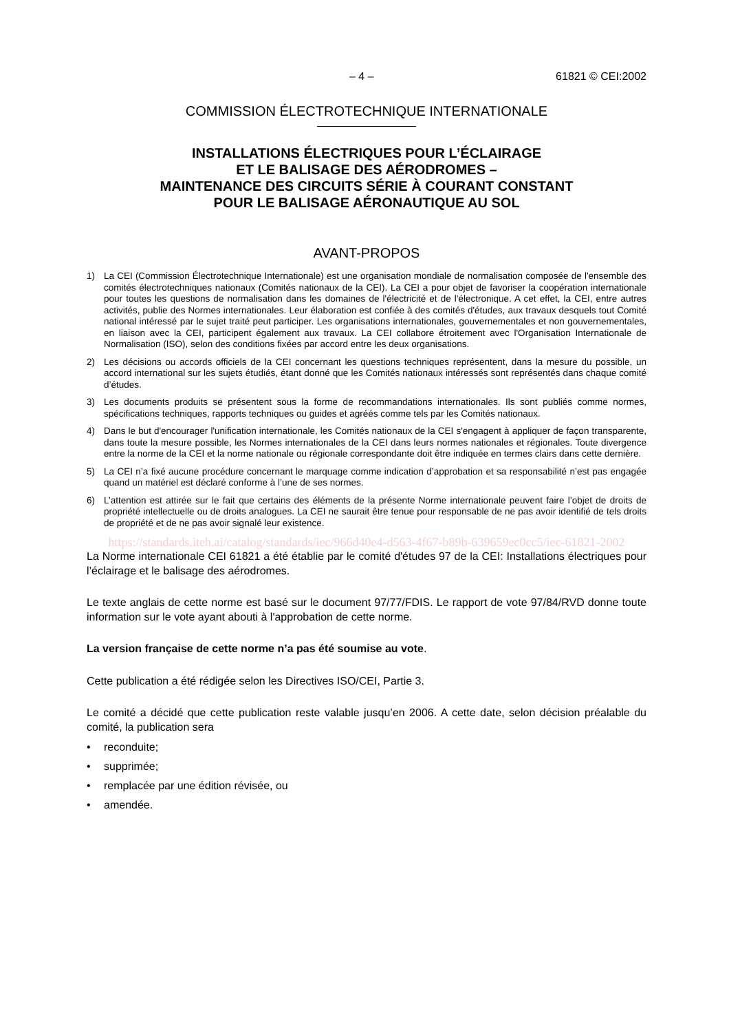– 4 – 61821 © CEI:2002
COMMISSION ÉLECTROTECHNIQUE INTERNATIONALE
INSTALLATIONS ÉLECTRIQUES POUR L’ÉCLAIRAGE
ET LE BALISAGE DES AÉRODROMES –
MAINTENANCE DES CIRCUITS SÉRIE À COURANT CONSTANT
POUR LE BALISAGE AÉRONAUTIQUE AU SOL
AVANT-PROPOS
1) La CEI (Commission Électrotechnique Internationale) est une organisation mondiale de normalisation composée de l'ensemble des comités électrotechniques nationaux (Comités nationaux de la CEI). La CEI a pour objet de favoriser la coopération internationale pour toutes les questions de normalisation dans les domaines de l'électricité et de l'électronique. A cet effet, la CEI, entre autres activités, publie des Normes internationales. Leur élaboration est confiée à des comités d'études, aux travaux desquels tout Comité national intéressé par le sujet traité peut participer. Les organisations internationales, gouvernementales et non gouvernementales, en liaison avec la CEI, participent également aux travaux. La CEI collabore étroitement avec l'Organisation Internationale de Normalisation (ISO), selon des conditions fixées par accord entre les deux organisations.
2) Les décisions ou accords officiels de la CEI concernant les questions techniques représentent, dans la mesure du possible, un accord international sur les sujets étudiés, étant donné que les Comités nationaux intéressés sont représentés dans chaque comité d’études.
3) Les documents produits se présentent sous la forme de recommandations internationales. Ils sont publiés comme normes, spécifications techniques, rapports techniques ou guides et agréés comme tels par les Comités nationaux.
4) Dans le but d'encourager l'unification internationale, les Comités nationaux de la CEI s'engagent à appliquer de façon transparente, dans toute la mesure possible, les Normes internationales de la CEI dans leurs normes nationales et régionales. Toute divergence entre la norme de la CEI et la norme nationale ou régionale correspondante doit être indiquée en termes clairs dans cette dernière.
5) La CEI n’a fixé aucune procédure concernant le marquage comme indication d’approbation et sa responsabilité n’est pas engagée quand un matériel est déclaré conforme à l’une de ses normes.
6) L’attention est attirée sur le fait que certains des éléments de la présente Norme internationale peuvent faire l’objet de droits de propriété intellectuelle ou de droits analogues. La CEI ne saurait être tenue pour responsable de ne pas avoir identifié de tels droits de propriété et de ne pas avoir signalé leur existence.
https://standards.iteh.ai/catalog/standards/iec/966d40e4-d563-4f67-b89b-639659ec0cc5/iec-61821-2002
La Norme internationale CEI 61821 a été établie par le comité d'études 97 de la CEI: Installations électriques pour l’éclairage et le balisage des aérodromes.
Le texte anglais de cette norme est basé sur le document 97/77/FDIS. Le rapport de vote 97/84/RVD donne toute information sur le vote ayant abouti à l'approbation de cette norme.
La version française de cette norme n’a pas été soumise au vote.
Cette publication a été rédigée selon les Directives ISO/CEI, Partie 3.
Le comité a décidé que cette publication reste valable jusqu’en 2006. A cette date, selon décision préalable du comité, la publication sera
• reconduite;
• supprimée;
• remplacée par une édition révisée, ou
• amendée.